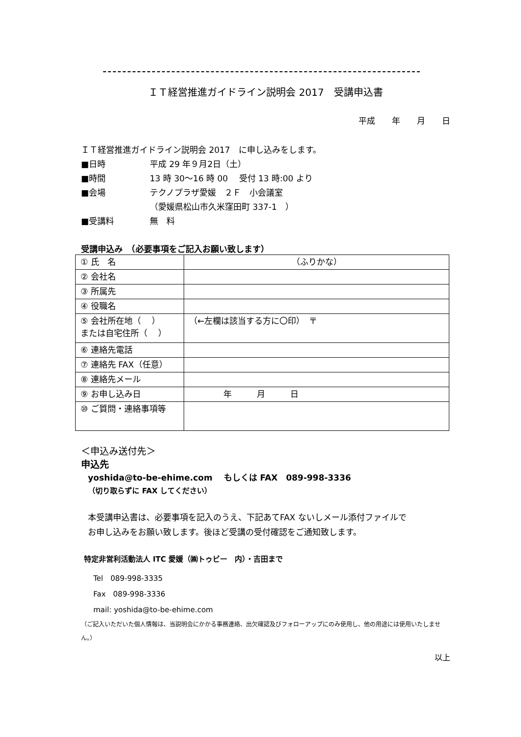ＩＴ経営推進ガイドライン説明会 2017　受講申込書
平成　　年　　月　　日
ＩＴ経営推進ガイドライン説明会 2017　に申し込みをします。
■日時 平成 29 年９月2日（土）
■時間 13 時 30～16 時 00　 受付 13 時:00 より
■会場 テクノプラザ愛媛　２Ｆ　小会議室
（愛媛県松山市久米窪田町 337-1　）
■受講料 無　料
受講申込み　（必要事項をご記入お願い致します）
| ① 氏 名 | （ふりかな） |
| ② 会社名 | |
| ③ 所属先 | |
| ④ 役職名 | |
| ⑤ 会社所在地（ ） または自宅住所（ ） | （←左欄は該当する方に〇印） 〒 |
| ⑥ 連絡先電話 | |
| ⑦ 連絡先 FAX（任意） | |
| ⑧ 連絡先メール | |
| ⑨ お申し込み日 | 年 月 日 |
| ⑩ ご質問・連絡事項等 | |
＜申込み送付先＞
申込先
yoshida@to-be-ehime.com　 もしくは FAX　089-998-3336
（切り取らずに FAX してください）
本受講申込書は、必要事項を記入のうえ、下記あてFAX ないしメール添付ファイルで
お申し込みをお願い致します。後ほど受講の受付確認をご通知致します。
特定非営利活動法人 ITC 愛媛（㈱トゥビー　内）・吉田まで
Tel　089-998-3335
Fax　089-998-3336
mail: yoshida@to-be-ehime.com
（ご記入いただいた個人情報は、当説明会にかかる事務連絡、出欠確認及びフォローアップにのみ使用し、他の用途には使用いたしません。）
以上